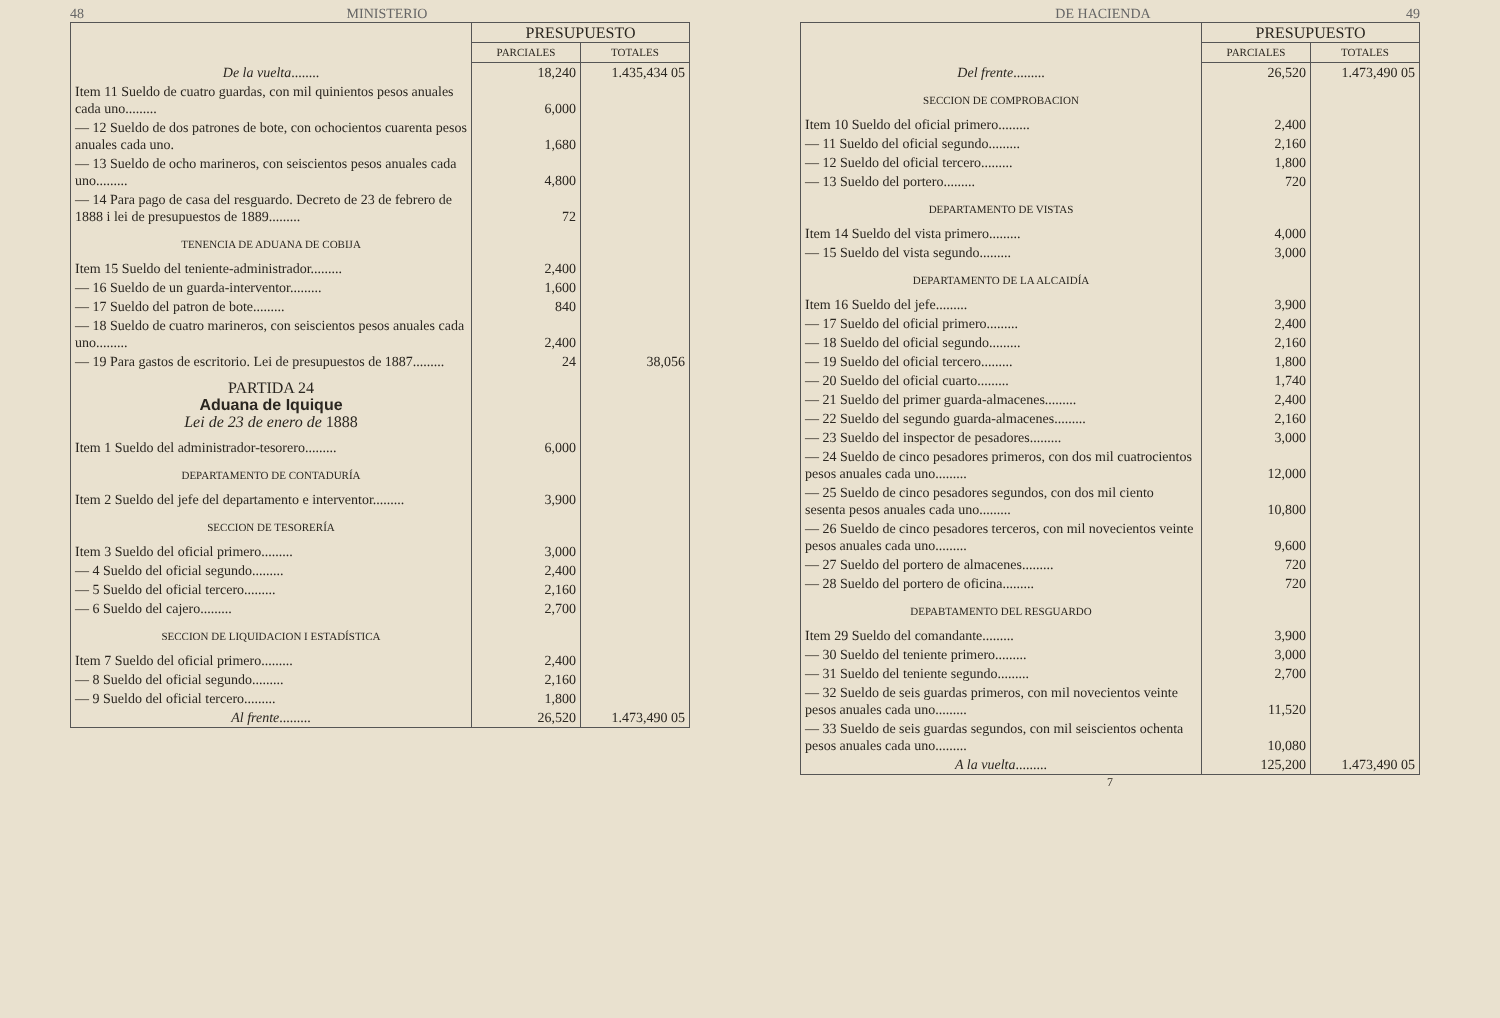48 MINISTERIO
| | PRESUPUESTO | |
| | PARCIALES | TOTALES |
| De la vuelta ........ | 18,240 | 1.435,434 05 |
| Item 11 Sueldo de cuatro guardas, con mil quinientos pesos anuales cada uno......... | 6,000 | |
| — 12 Sueldo de dos patrones de bote, con ochocientos cuarenta pesos anuales cada uno. | 1,680 | |
| — 13 Sueldo de ocho marineros, con seiscientos pesos anuales cada uno......... | 4,800 | |
| — 14 Para pago de casa del resguardo. Decreto de 23 de febrero de 1888 i lei de presupuestos de 1889......... | 72 | |
| TENENCIA DE ADUANA DE COBIJA | | |
| Item 15 Sueldo del teniente-administrador......... | 2,400 | |
| — 16 Sueldo de un guarda-interventor......... | 1,600 | |
| — 17 Sueldo del patron de bote......... | 840 | |
| — 18 Sueldo de cuatro marineros, con seiscientos pesos anuales cada uno......... | 2,400 | |
| — 19 Para gastos de escritorio. Lei de presupuestos de 1887......... | 24 | 38,056 |
| PARTIDA 24 Aduana de Iquique Lei de 23 de enero de 1888 | | |
| Item 1 Sueldo del administrador-tesorero......... | 6,000 | |
| DEPARTAMENTO DE CONTADURÍA | | |
| Item 2 Sueldo del jefe del departamento e interventor......... | 3,900 | |
| SECCION DE TESORERÍA | | |
| Item 3 Sueldo del oficial primero......... | 3,000 | |
| — 4 Sueldo del oficial segundo......... | 2,400 | |
| — 5 Sueldo del oficial tercero......... | 2,160 | |
| — 6 Sueldo del cajero......... | 2,700 | |
| SECCION DE LIQUIDACION I ESTADÍSTICA | | |
| Item 7 Sueldo del oficial primero......... | 2,400 | |
| — 8 Sueldo del oficial segundo......... | 2,160 | |
| — 9 Sueldo del oficial tercero......... | 1,800 | |
| Al frente ......... | 26,520 | 1.473,490 05 |
DE HACIENDA 49
| | PRESUPUESTO | |
| | PARCIALES | TOTALES |
| Del frente ......... | 26,520 | 1.473,490 05 |
| SECCION DE COMPROBACION | | |
| Item 10 Sueldo del oficial primero......... | 2,400 | |
| — 11 Sueldo del oficial segundo......... | 2,160 | |
| — 12 Sueldo del oficial tercero......... | 1,800 | |
| — 13 Sueldo del portero......... | 720 | |
| DEPARTAMENTO DE VISTAS | | |
| Item 14 Sueldo del vista primero......... | 4,000 | |
| — 15 Sueldo del vista segundo......... | 3,000 | |
| DEPARTAMENTO DE LA ALCAIDÍA | | |
| Item 16 Sueldo del jefe......... | 3,900 | |
| — 17 Sueldo del oficial primero......... | 2,400 | |
| — 18 Sueldo del oficial segundo......... | 2,160 | |
| — 19 Sueldo del oficial tercero......... | 1,800 | |
| — 20 Sueldo del oficial cuarto......... | 1,740 | |
| — 21 Sueldo del primer guarda-almacenes......... | 2,400 | |
| — 22 Sueldo del segundo guarda-almacenes......... | 2,160 | |
| — 23 Sueldo del inspector de pesadores......... | 3,000 | |
| — 24 Sueldo de cinco pesadores primeros, con dos mil cuatrocientos pesos anuales cada uno......... | 12,000 | |
| — 25 Sueldo de cinco pesadores segundos, con dos mil ciento sesenta pesos anuales cada uno......... | 10,800 | |
| — 26 Sueldo de cinco pesadores terceros, con mil novecientos veinte pesos anuales cada uno......... | 9,600 | |
| — 27 Sueldo del portero de almacenes......... | 720 | |
| — 28 Sueldo del portero de oficina......... | 720 | |
| DEPABTAMENTO DEL RESGUARDO | | |
| Item 29 Sueldo del comandante......... | 3,900 | |
| — 30 Sueldo del teniente primero......... | 3,000 | |
| — 31 Sueldo del teniente segundo......... | 2,700 | |
| — 32 Sueldo de seis guardas primeros, con mil novecientos veinte pesos anuales cada uno......... | 11,520 | |
| — 33 Sueldo de seis guardas segundos, con mil seiscientos ochenta pesos anuales cada uno......... | 10,080 | |
| A la vuelta ......... | 125,200 | 1.473,490 05 |
7